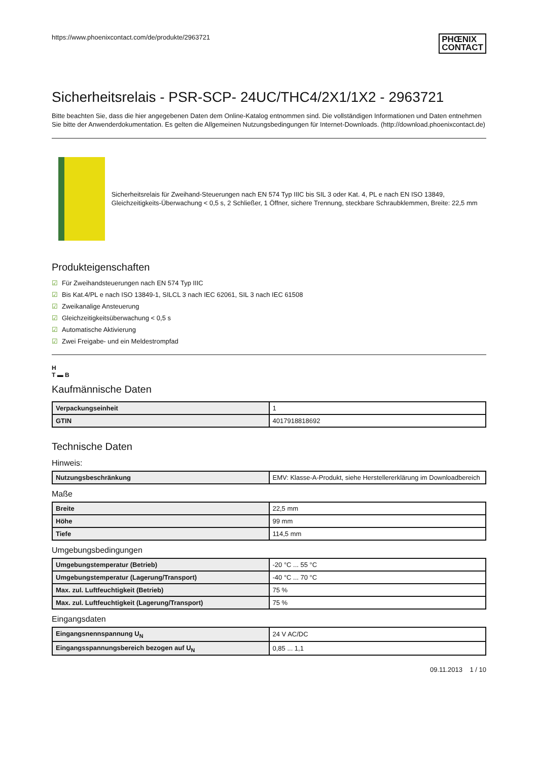https://www.phoenixcontact.com/de/produkte/2963721
PHŒNIX
CONTACT
Sicherheitsrelais - PSR-SCP- 24UC/THC4/2X1/1X2 - 2963721
Bitte beachten Sie, dass die hier angegebenen Daten dem Online-Katalog entnommen sind. Die vollständigen Informationen und Daten entnehmen Sie bitte der Anwenderdokumentation. Es gelten die Allgemeinen Nutzungsbedingungen für Internet-Downloads. (http://download.phoenixcontact.de)
Sicherheitsrelais für Zweihand-Steuerungen nach EN 574 Typ IIIC bis SIL 3 oder Kat. 4, PL e nach EN ISO 13849, Gleichzeitigkeits-Überwachung < 0,5 s, 2 Schließer, 1 Öffner, sichere Trennung, steckbare Schraubklemmen, Breite: 22,5 mm
Produkteigenschaften
☑ Für Zweihandsteuerungen nach EN 574 Typ IIIC
☑ Bis Kat.4/PL e nach ISO 13849-1, SILCL 3 nach IEC 62061, SIL 3 nach IEC 61508
☑ Zweikanalige Ansteuerung
☑ Gleichzeitigkeitsüberwachung < 0,5 s
☑ Automatische Aktivierung
☑ Zwei Freigabe- und ein Meldestrompfad
H
T ▬ B
Kaufmännische Daten
| Verpackungseinheit | 1 |
| GTIN | 4017918818692 |
Technische Daten
Hinweis:
| Nutzungsbeschränkung | EMV: Klasse-A-Produkt, siehe Herstellererklärung im Downloadbereich |
Maße
| Breite | 22,5 mm |
| Höhe | 99 mm |
| Tiefe | 114,5 mm |
Umgebungsbedingungen
| Umgebungstemperatur (Betrieb) | -20 °C ... 55 °C |
| Umgebungstemperatur (Lagerung/Transport) | -40 °C ... 70 °C |
| Max. zul. Luftfeuchtigkeit (Betrieb) | 75 % |
| Max. zul. Luftfeuchtigkeit (Lagerung/Transport) | 75 % |
Eingangsdaten
| Eingangsnennspannung U<sub>N</sub> | 24 V AC/DC |
| Eingangsspannungsbereich bezogen auf U<sub>N</sub> | 0,85 ... 1,1 |
09.11.2013 1 / 10